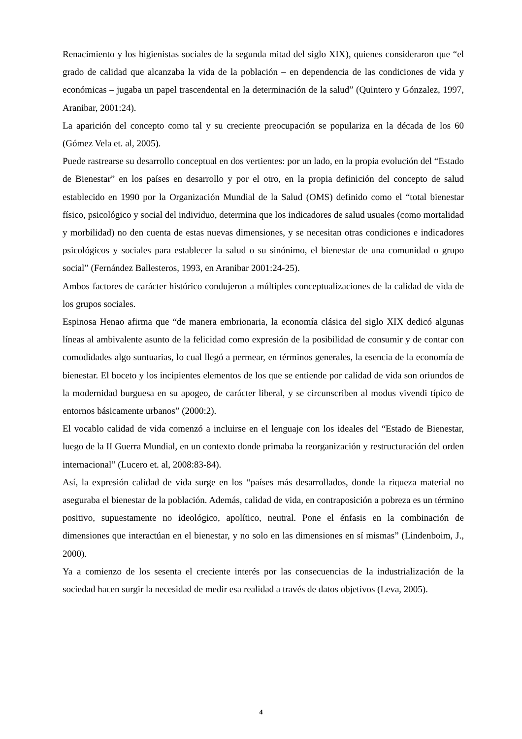Renacimiento y los higienistas sociales de la segunda mitad del siglo XIX), quienes consideraron que “el grado de calidad que alcanzaba la vida de la población – en dependencia de las condiciones de vida y económicas – jugaba un papel trascendental en la determinación de la salud” (Quintero y Gónzalez, 1997, Aranibar, 2001:24).
La aparición del concepto como tal y su creciente preocupación se populariza en la década de los 60 (Gómez Vela et. al, 2005).
Puede rastrearse su desarrollo conceptual en dos vertientes: por un lado, en la propia evolución del “Estado de Bienestar” en los países en desarrollo y por el otro, en la propia definición del concepto de salud establecido en 1990 por la Organización Mundial de la Salud (OMS) definido como el “total bienestar físico, psicológico y social del individuo, determina que los indicadores de salud usuales (como mortalidad y morbilidad) no den cuenta de estas nuevas dimensiones, y se necesitan otras condiciones e indicadores psicológicos y sociales para establecer la salud o su sinónimo, el bienestar de una comunidad o grupo social” (Fernández Ballesteros, 1993, en Aranibar 2001:24-25).
Ambos factores de carácter histórico condujeron a múltiples conceptualizaciones de la calidad de vida de los grupos sociales.
Espinosa Henao afirma que “de manera embrionaria, la economía clásica del siglo XIX dedicó algunas líneas al ambivalente asunto de la felicidad como expresión de la posibilidad de consumir y de contar con comodidades algo suntuarias, lo cual llegó a permear, en términos generales, la esencia de la economía de bienestar. El boceto y los incipientes elementos de los que se entiende por calidad de vida son oriundos de la modernidad burguesa en su apogeo, de carácter liberal, y se circunscriben al modus vivendi típico de entornos básicamente urbanos” (2000:2).
El vocablo calidad de vida comenzó a incluirse en el lenguaje con los ideales del “Estado de Bienestar, luego de la II Guerra Mundial, en un contexto donde primaba la reorganización y restructuración del orden internacional” (Lucero et. al, 2008:83-84).
Así, la expresión calidad de vida surge en los “países más desarrollados, donde la riqueza material no aseguraba el bienestar de la población. Además, calidad de vida, en contraposición a pobreza es un término positivo, supuestamente no ideológico, apolítico, neutral. Pone el énfasis en la combinación de dimensiones que interactúan en el bienestar, y no solo en las dimensiones en sí mismas” (Lindenboim, J., 2000).
Ya a comienzo de los sesenta el creciente interés por las consecuencias de la industrialización de la sociedad hacen surgir la necesidad de medir esa realidad a través de datos objetivos (Leva, 2005).
4